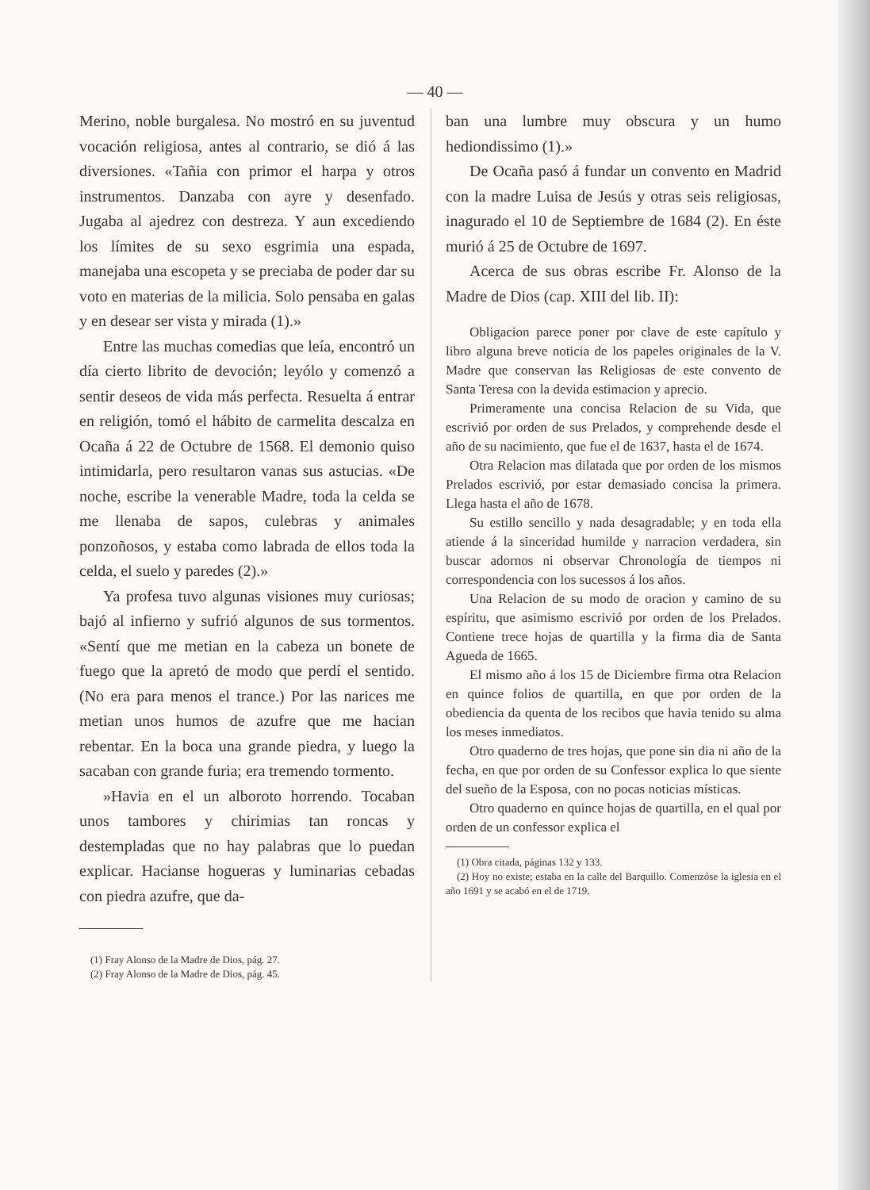— 40 —
Merino, noble burgalesa. No mostró en su juventud vocación religiosa, antes al contrario, se dió á las diversiones. «Tañia con primor el harpa y otros instrumentos. Danzaba con ayre y desenfado. Jugaba al ajedrez con destreza. Y aun excediendo los límites de su sexo esgrimia una espada, manejaba una escopeta y se preciaba de poder dar su voto en materias de la milicia. Solo pensaba en galas y en desear ser vista y mirada (1).»
Entre las muchas comedias que leía, encontró un día cierto librito de devoción; leyólo y comenzó a sentir deseos de vida más perfecta. Resuelta á entrar en religión, tomó el hábito de carmelita descalza en Ocaña á 22 de Octubre de 1568. El demonio quiso intimidarla, pero resultaron vanas sus astucias. «De noche, escribe la venerable Madre, toda la celda se me llenaba de sapos, culebras y animales ponzoñosos, y estaba como labrada de ellos toda la celda, el suelo y paredes (2).»
Ya profesa tuvo algunas visiones muy curiosas; bajó al infierno y sufrió algunos de sus tormentos. «Sentí que me metian en la cabeza un bonete de fuego que la apretó de modo que perdí el sentido. (No era para menos el trance.) Por las narices me metian unos humos de azufre que me hacian rebentar. En la boca una grande piedra, y luego la sacaban con grande furia; era tremendo tormento.
»Havia en el un alboroto horrendo. Tocaban unos tambores y chirimias tan roncas y destempladas que no hay palabras que lo puedan explicar. Hacianse hogueras y luminarias cebadas con piedra azufre, que da-
(1) Fray Alonso de la Madre de Dios, pág. 27.
(2) Fray Alonso de la Madre de Dios, pág. 45.
ban una lumbre muy obscura y un humo hediondissimo (1).»
De Ocaña pasó á fundar un convento en Madrid con la madre Luisa de Jesús y otras seis religiosas, inagurado el 10 de Septiembre de 1684 (2). En éste murió á 25 de Octubre de 1697.
Acerca de sus obras escribe Fr. Alonso de la Madre de Dios (cap. XIII del lib. II):
Obligacion parece poner por clave de este capítulo y libro alguna breve noticia de los papeles originales de la V. Madre que conservan las Religiosas de este convento de Santa Teresa con la devida estimacion y aprecio.
Primeramente una concisa Relacion de su Vida, que escrivió por orden de sus Prelados, y comprehende desde el año de su nacimiento, que fue el de 1637, hasta el de 1674.
Otra Relacion mas dilatada que por orden de los mismos Prelados escrivió, por estar demasiado concisa la primera. Llega hasta el año de 1678.
Su estillo sencillo y nada desagradable; y en toda ella atiende á la sinceridad humilde y narracion verdadera, sin buscar adornos ni observar Chronología de tiempos ni correspondencia con los sucessos á los años.
Una Relacion de su modo de oracion y camino de su espíritu, que asimismo escrivió por orden de los Prelados. Contiene trece hojas de quartilla y la firma dia de Santa Agueda de 1665.
El mismo año á los 15 de Diciembre firma otra Relacion en quince folios de quartilla, en que por orden de la obediencia da quenta de los recibos que havia tenido su alma los meses inmediatos.
Otro quaderno de tres hojas, que pone sin dia ni año de la fecha, en que por orden de su Confessor explica lo que siente del sueño de la Esposa, con no pocas noticias místicas.
Otro quaderno en quince hojas de quartilla, en el qual por orden de un confessor explica el
(1) Obra citada, páginas 132 y 133.
(2) Hoy no existe; estaba en la calle del Barquillo. Comenzóse la iglesia en el año 1691 y se acabó en el de 1719.